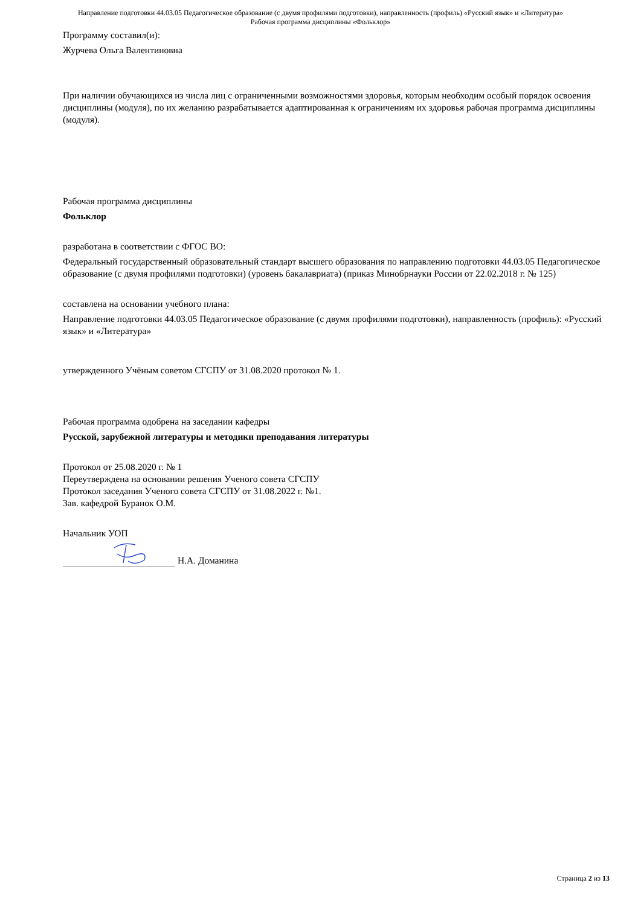Направление подготовки 44.03.05 Педагогическое образование (с двумя профилями подготовки), направленность (профиль) «Русский язык» и «Литература»
Рабочая программа дисциплины «Фольклор»
Программу составил(и):
Журчева Ольга Валентиновна
При наличии обучающихся из числа лиц с ограниченными возможностями здоровья, которым необходим особый порядок освоения дисциплины (модуля), по их желанию разрабатывается адаптированная к ограничениям их здоровья рабочая программа дисциплины (модуля).
Рабочая программа дисциплины
Фольклор
разработана в соответствии с ФГОС ВО:
Федеральный государственный образовательный стандарт высшего образования по направлению подготовки 44.03.05 Педагогическое образование (с двумя профилями подготовки) (уровень бакалавриата) (приказ Минобрнауки России от 22.02.2018 г. № 125)
составлена на основании учебного плана:
Направление подготовки 44.03.05 Педагогическое образование (с двумя профилями подготовки), направленность (профиль): «Русский язык» и «Литература»
утвержденного Учёным советом СГСПУ от 31.08.2020 протокол № 1.
Рабочая программа одобрена на заседании кафедры
Русской, зарубежной литературы и методики преподавания литературы
Протокол от 25.08.2020 г. № 1
Переутверждена на основании решения Ученого совета СГСПУ
Протокол заседания Ученого совета СГСПУ от 31.08.2022 г. №1.
Зав. кафедрой Буранок О.М.
Начальник УОП
Н.А. Доманина
Страница 2 из 13